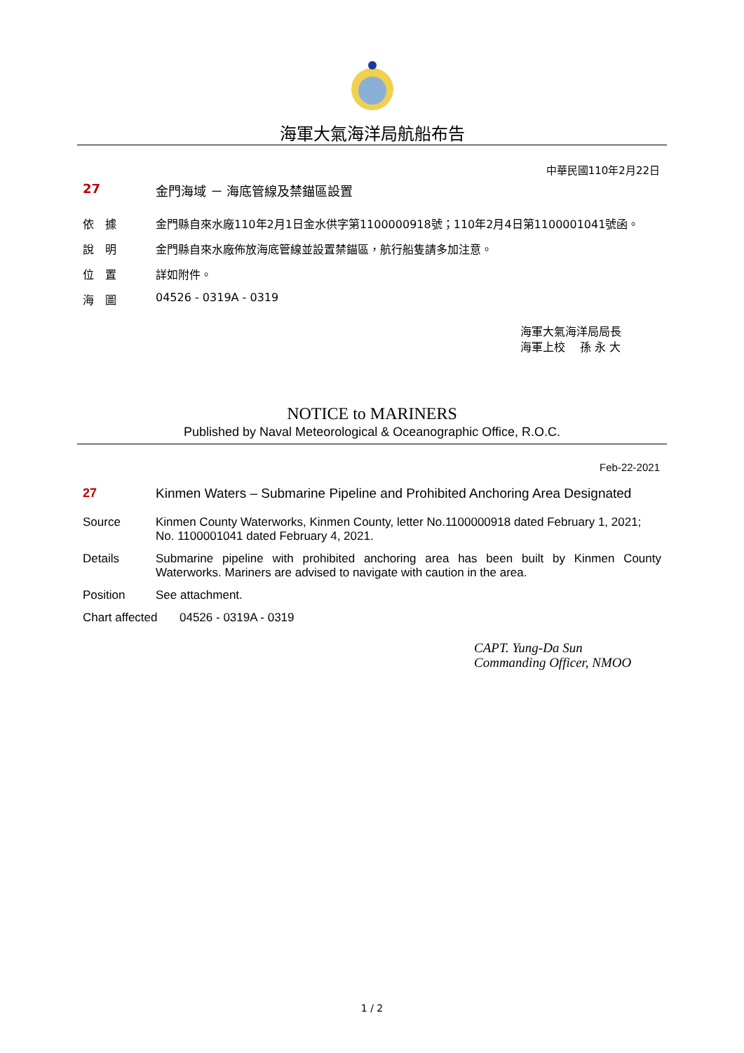海軍大氣海洋局航船布告
中華民國110年2月22日
27 金門海域 － 海底管線及禁錨區設置
依　據 金門縣自來水廠110年2月1日金水供字第1100000918號；110年2月4日第1100001041號函。
說　明 金門縣自來水廠佈放海底管線並設置禁錨區，航行船隻請多加注意。
位　置 詳如附件。
海　圖 04526 - 0319A - 0319
海軍大氣海洋局局長
海軍上校　 孫 永 大
NOTICE to MARINERS
Published by Naval Meteorological & Oceanographic Office, R.O.C.
Feb-22-2021
27 Kinmen Waters – Submarine Pipeline and Prohibited Anchoring Area Designated
Source Kinmen County Waterworks, Kinmen County, letter No.1100000918 dated February 1, 2021; No. 1100001041 dated February 4, 2021.
Details Submarine pipeline with prohibited anchoring area has been built by Kinmen County Waterworks. Mariners are advised to navigate with caution in the area.
Position See attachment.
Chart affected
04526 - 0319A - 0319
CAPT. Yung-Da Sun
Commanding Officer, NMOO
1 / 2